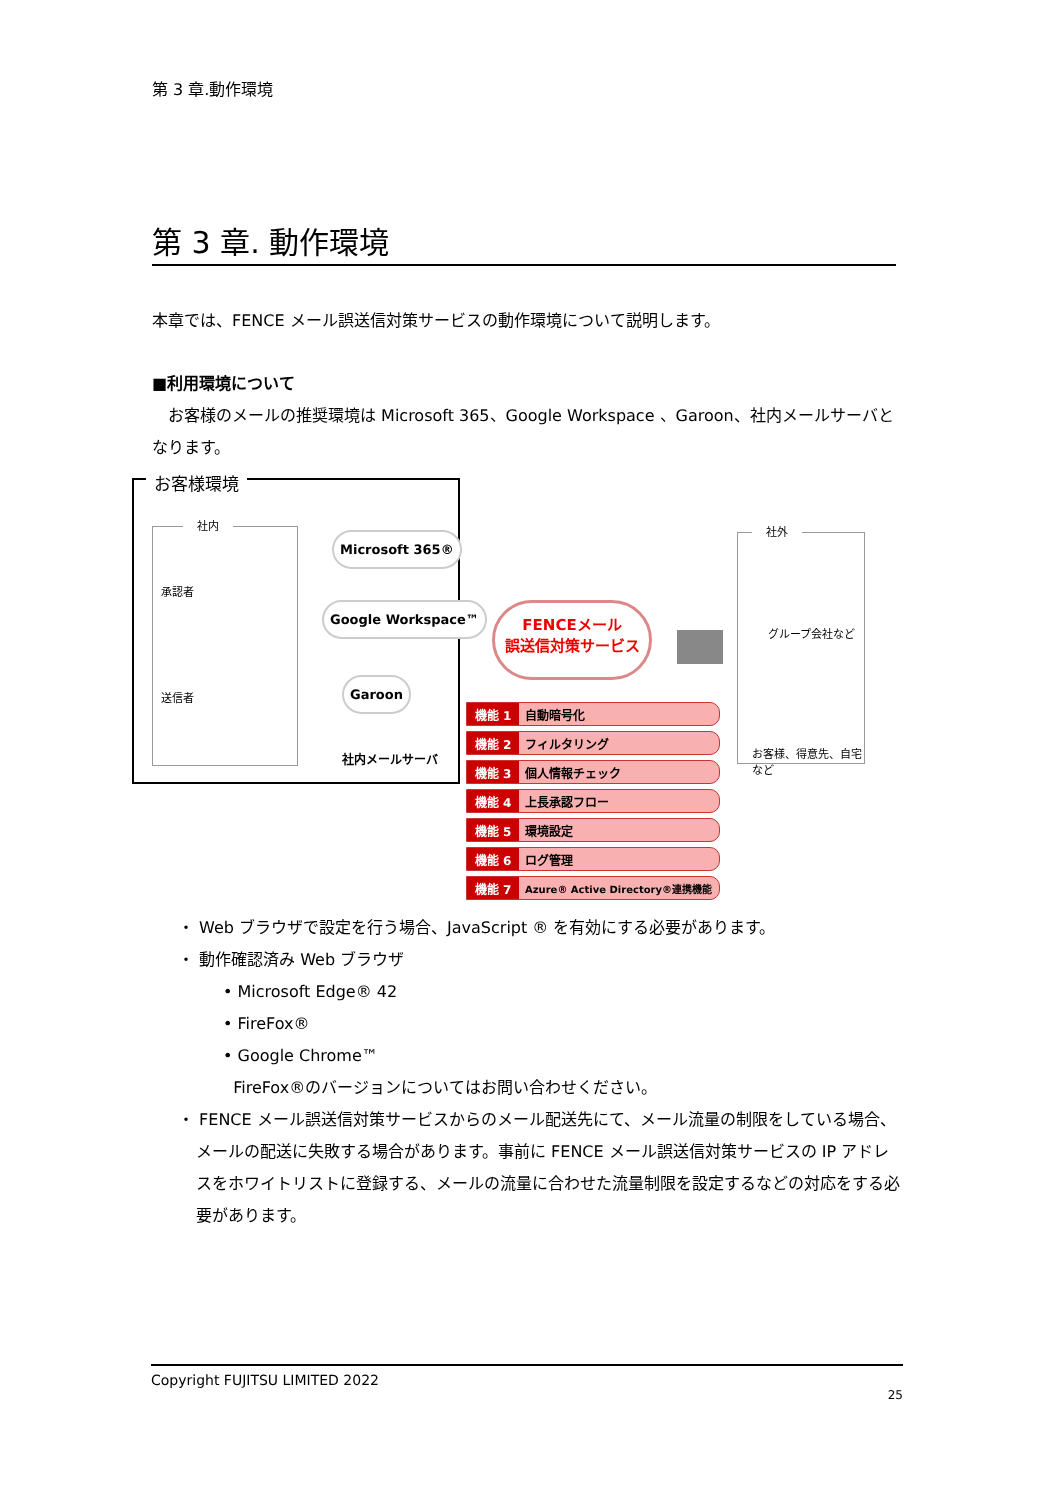第 3 章.動作環境
第 3 章. 動作環境
本章では、FENCE メール誤送信対策サービスの動作環境について説明します。
■利用環境について
　お客様のメールの推奨環境は Microsoft 365、Google Workspace 、Garoon、社内メールサーバとなります。
お客様環境
社内
承認者
送信者
Microsoft 365®
Google Workspace™
Garoon
社内メールサーバ
FENCEメール
誤送信対策サービス
社外
グループ会社など
お客様、得意先、自宅など
機能 1 自動暗号化
機能 2 フィルタリング
機能 3 個人情報チェック
機能 4 上長承認フロー
機能 5 環境設定
機能 6 ログ管理
機能 7 Azure® Active Directory®連携機能
・ Web ブラウザで設定を行う場合、JavaScript ® を有効にする必要があります。
・ 動作確認済み Web ブラウザ
• Microsoft Edge® 42
• FireFox®
• Google Chrome™
FireFox®のバージョンについてはお問い合わせください。
・ FENCE メール誤送信対策サービスからのメール配送先にて、メール流量の制限をしている場合、メールの配送に失敗する場合があります。事前に FENCE メール誤送信対策サービスの IP アドレスをホワイトリストに登録する、メールの流量に合わせた流量制限を設定するなどの対応をする必要があります。
Copyright FUJITSU LIMITED 2022
25